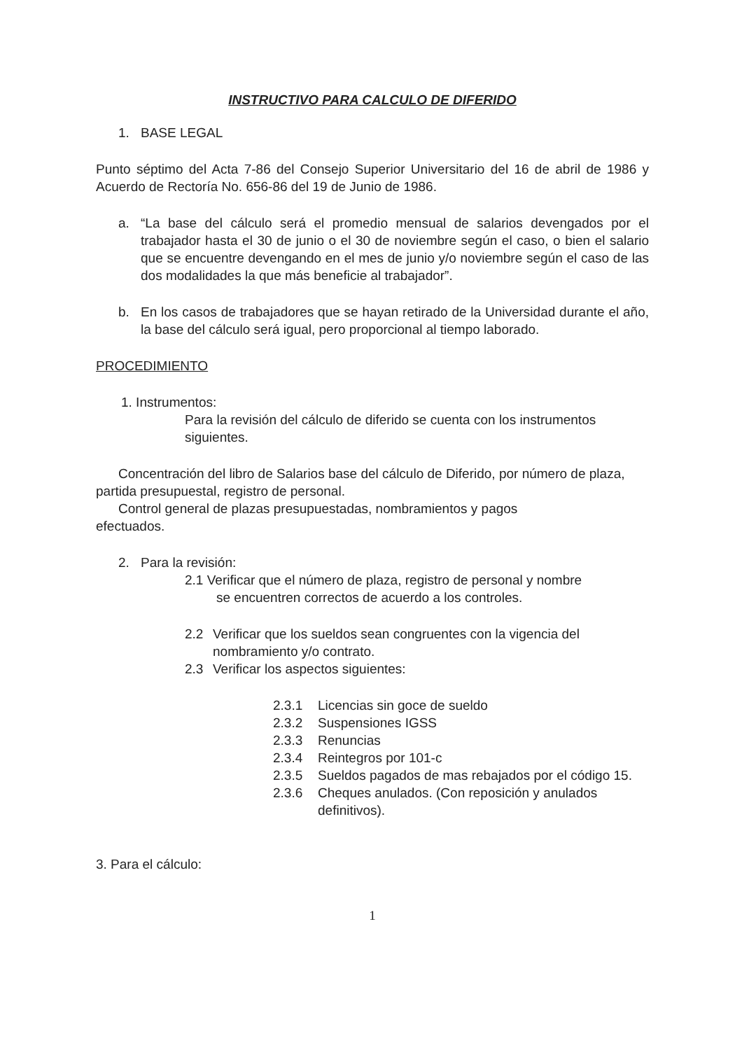INSTRUCTIVO PARA CALCULO DE DIFERIDO
1. BASE LEGAL
Punto séptimo del Acta 7-86 del Consejo Superior Universitario del 16 de abril de 1986 y Acuerdo de Rectoría No. 656-86 del 19 de Junio de 1986.
a. “La base del cálculo será el promedio mensual de salarios devengados por el trabajador hasta el 30 de junio o el 30 de noviembre según el caso, o bien el salario que se encuentre devengando en el mes de junio y/o noviembre según el caso de las dos modalidades la que más beneficie al trabajador”.
b. En los casos de trabajadores que se hayan retirado de la Universidad durante el año, la base del cálculo será igual, pero proporcional al tiempo laborado.
PROCEDIMIENTO
1. Instrumentos:
Para la revisión del cálculo de diferido se cuenta con los instrumentos siguientes.
Concentración del libro de Salarios base del cálculo de Diferido, por número de plaza, partida presupuestal, registro de personal.
Control general de plazas presupuestadas, nombramientos y pagos efectuados.
2. Para la revisión:
2.1 Verificar que el número de plaza, registro de personal y nombre
se encuentren correctos de acuerdo a los controles.
2.2 Verificar que los sueldos sean congruentes con la vigencia del nombramiento y/o contrato.
2.3 Verificar los aspectos siguientes:
2.3.1 Licencias sin goce de sueldo
2.3.2 Suspensiones IGSS
2.3.3 Renuncias
2.3.4 Reintegros por 101-c
2.3.5 Sueldos pagados de mas rebajados por el código 15.
2.3.6 Cheques anulados. (Con reposición y anulados definitivos).
3. Para el cálculo:
1